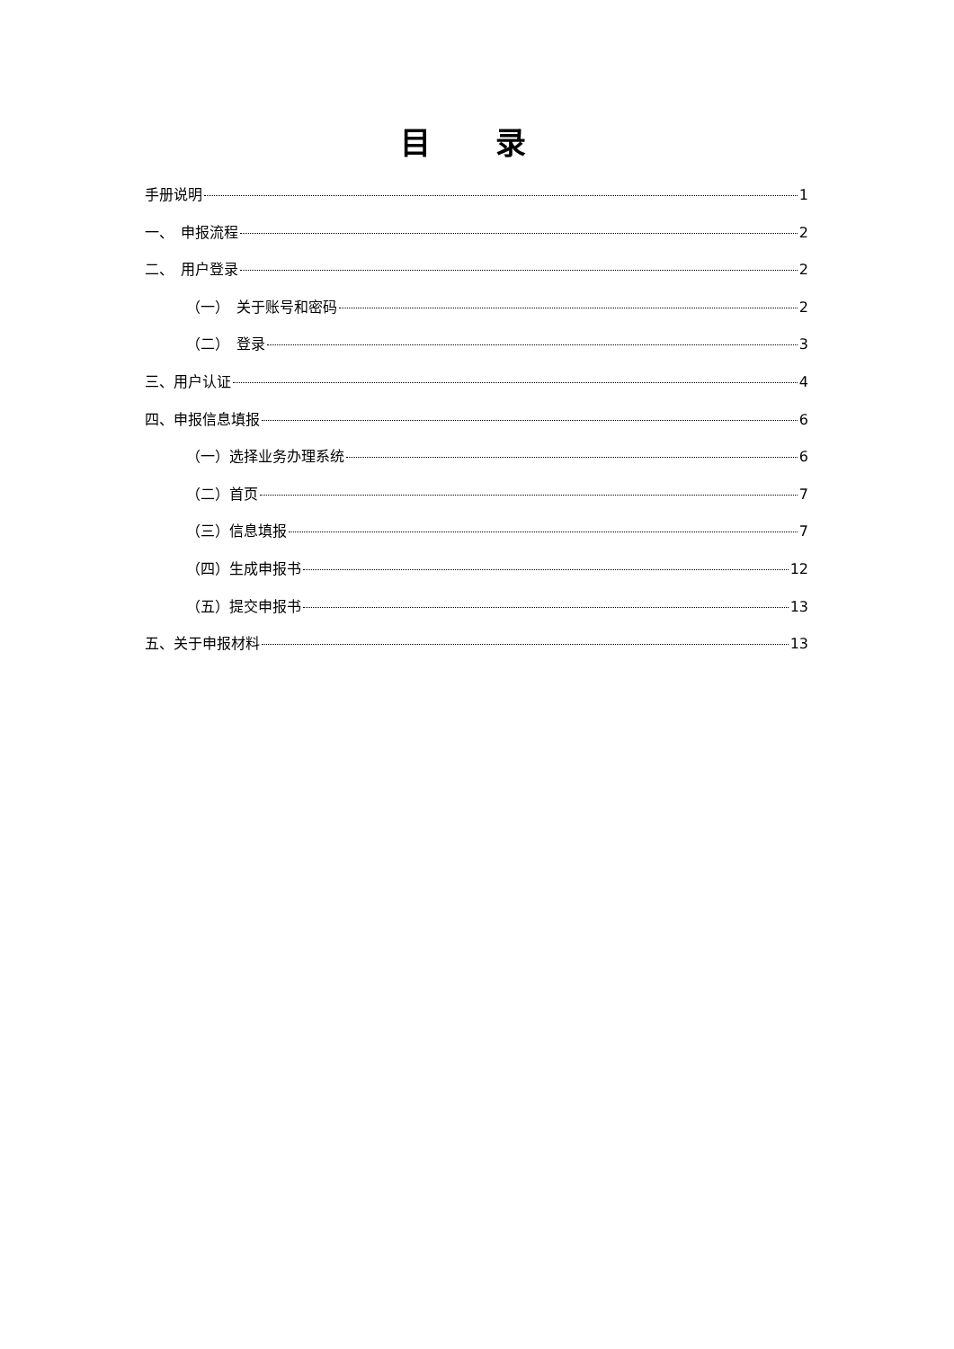目 录
手册说明 1
一、　申报流程 2
二、　用户登录 2
（一）　关于账号和密码 2
（二）　登录 3
三、用户认证 4
四、申报信息填报 6
（一）选择业务办理系统 6
（二）首页 7
（三）信息填报 7
（四）生成申报书 12
（五）提交申报书 13
五、关于申报材料 13